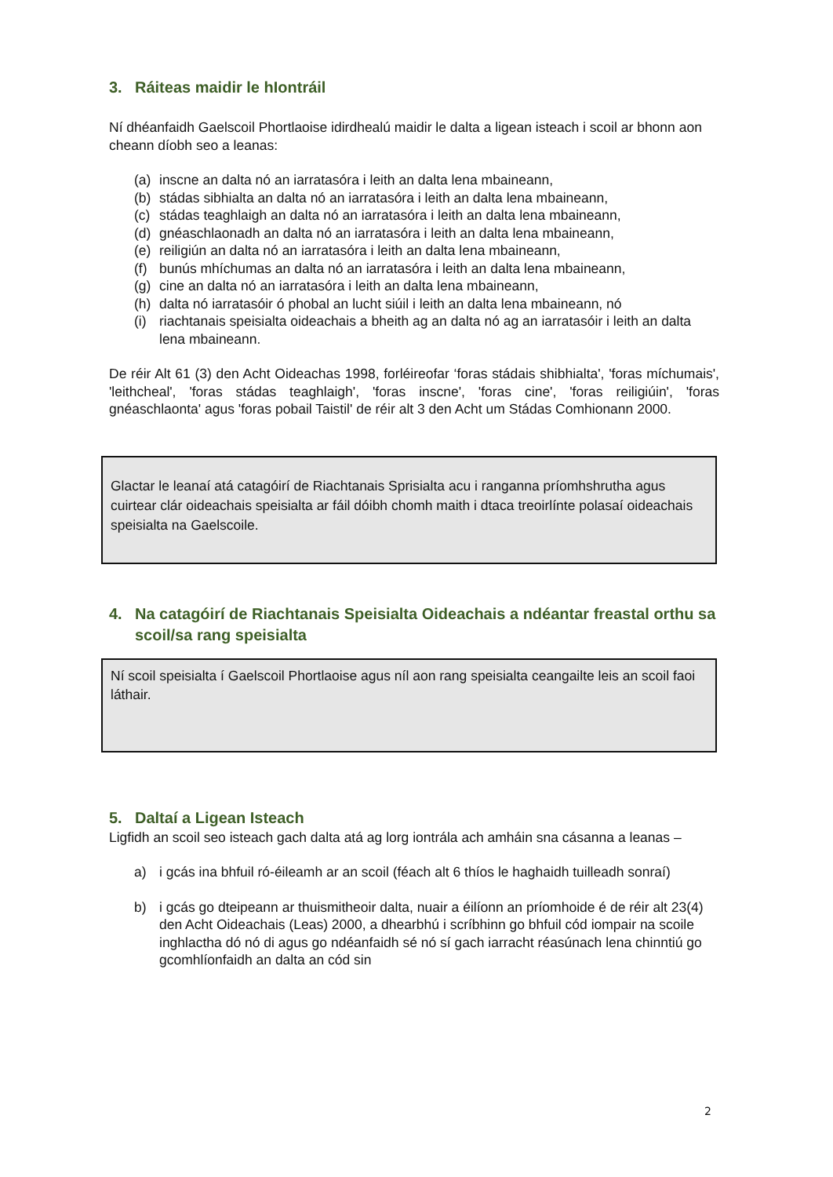3. Ráiteas maidir le hIontráil
Ní dhéanfaidh Gaelscoil Phortlaoise idirdhealú maidir le dalta a ligean isteach i scoil ar bhonn aon cheann díobh seo a leanas:
(a) inscne an dalta nó an iarratasóra i leith an dalta lena mbaineann,
(b) stádas sibhialta an dalta nó an iarratasóra i leith an dalta lena mbaineann,
(c) stádas teaghlaigh an dalta nó an iarratasóra i leith an dalta lena mbaineann,
(d) gnéaschlaonadh an dalta nó an iarratasóra i leith an dalta lena mbaineann,
(e) reiligiún an dalta nó an iarratasóra i leith an dalta lena mbaineann,
(f) bunús mhíchumas an dalta nó an iarratasóra i leith an dalta lena mbaineann,
(g) cine an dalta nó an iarratasóra i leith an dalta lena mbaineann,
(h) dalta nó iarratasóir ó phobal an lucht siúil i leith an dalta lena mbaineann, nó
(i) riachtanais speisialta oideachais a bheith ag an dalta nó ag an iarratasóir i leith an dalta lena mbaineann.
De réir Alt 61 (3) den Acht Oideachas 1998, forléireofar ‘foras stádais shibhialta', 'foras míchumais', 'leithcheal', 'foras stádas teaghlaigh', 'foras inscne', 'foras cine', 'foras reiligiúin', 'foras gnéaschlaonta' agus 'foras pobail Taistil' de réir alt 3 den Acht um Stádas Comhionann 2000.
Glactar le leanaí atá catagóirí de Riachtanais Sprisialta acu i ranganna príomhshrutha agus cuirtear clár oideachais speisialta ar fáil dóibh chomh maith i dtaca treoirlínte polasaí oideachais speisialta na Gaelscoile.
4. Na catagóirí de Riachtanais Speisialta Oideachais a ndéantar freastal orthu sa scoil/sa rang speisialta
Ní scoil speisialta í Gaelscoil Phortlaoise agus níl aon rang speisialta ceangailte leis an scoil faoi láthair.
5. Daltaí a Ligean Isteach
Ligfidh an scoil seo isteach gach dalta atá ag lorg iontrála ach amháin sna cásanna a leanas –
a) i gcás ina bhfuil ró-éileamh ar an scoil (féach alt 6 thíos le haghaidh tuilleadh sonraí)
b) i gcás go dteipeann ar thuismitheoir dalta, nuair a éilíonn an príomhoide é de réir alt 23(4) den Acht Oideachais (Leas) 2000, a dhearbhú i scríbhinn go bhfuil cód iompair na scoile inghlactha dó nó di agus go ndéanfaidh sé nó sí gach iarracht réasúnach lena chinntiú go gcomhlíonfaidh an dalta an cód sin
2